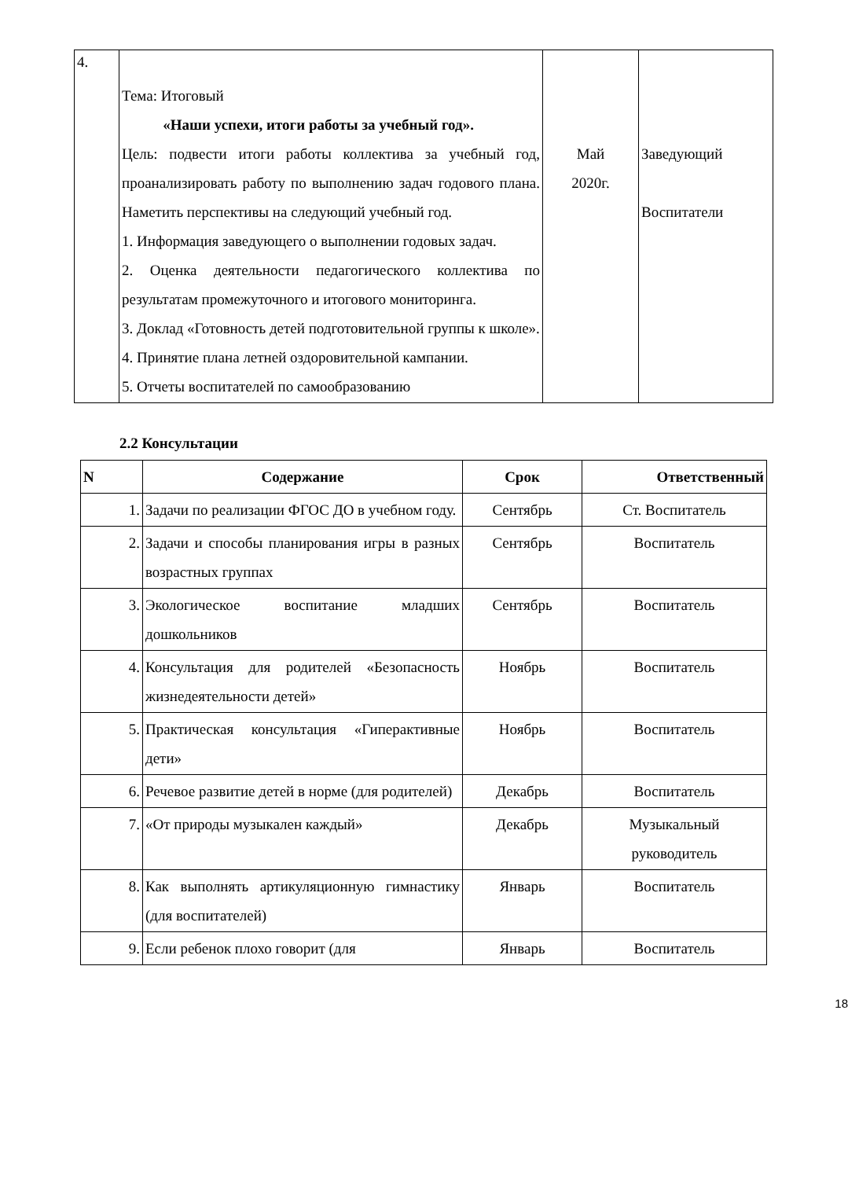| 4. | Тема: Итоговый «Наши успехи, итоги работы за учебный год». Цель: подвести итоги работы коллектива за учебный год, проанализировать работу по выполнению задач годового плана. Наметить перспективы на следующий учебный год. 1. Информация заведующего о выполнении годовых задач. 2. Оценка деятельности педагогического коллектива по результатам промежуточного и итогового мониторинга. 3. Доклад «Готовность детей подготовительной группы к школе». 4. Принятие плана летней оздоровительной кампании. 5. Отчеты воспитателей по самообразованию | Май 2020г. | Заведующий Воспитатели |
2.2 Консультации
| N | Содержание | Срок | Ответственный |
| --- | --- | --- | --- |
| 1. | Задачи по реализации ФГОС ДО в учебном году. | Сентябрь | Ст. Воспитатель |
| 2. | Задачи и способы планирования игры в разных возрастных группах | Сентябрь | Воспитатель |
| 3. | Экологическое воспитание младших дошкольников | Сентябрь | Воспитатель |
| 4. | Консультация для родителей «Безопасность жизнедеятельности детей» | Ноябрь | Воспитатель |
| 5. | Практическая консультация «Гиперактивные дети» | Ноябрь | Воспитатель |
| 6. | Речевое развитие детей в норме (для родителей) | Декабрь | Воспитатель |
| 7. | «От природы музыкален каждый» | Декабрь | Музыкальный руководитель |
| 8. | Как выполнять артикуляционную гимнастику (для воспитателей) | Январь | Воспитатель |
| 9. | Если ребенок плохо говорит (для | Январь | Воспитатель |
18